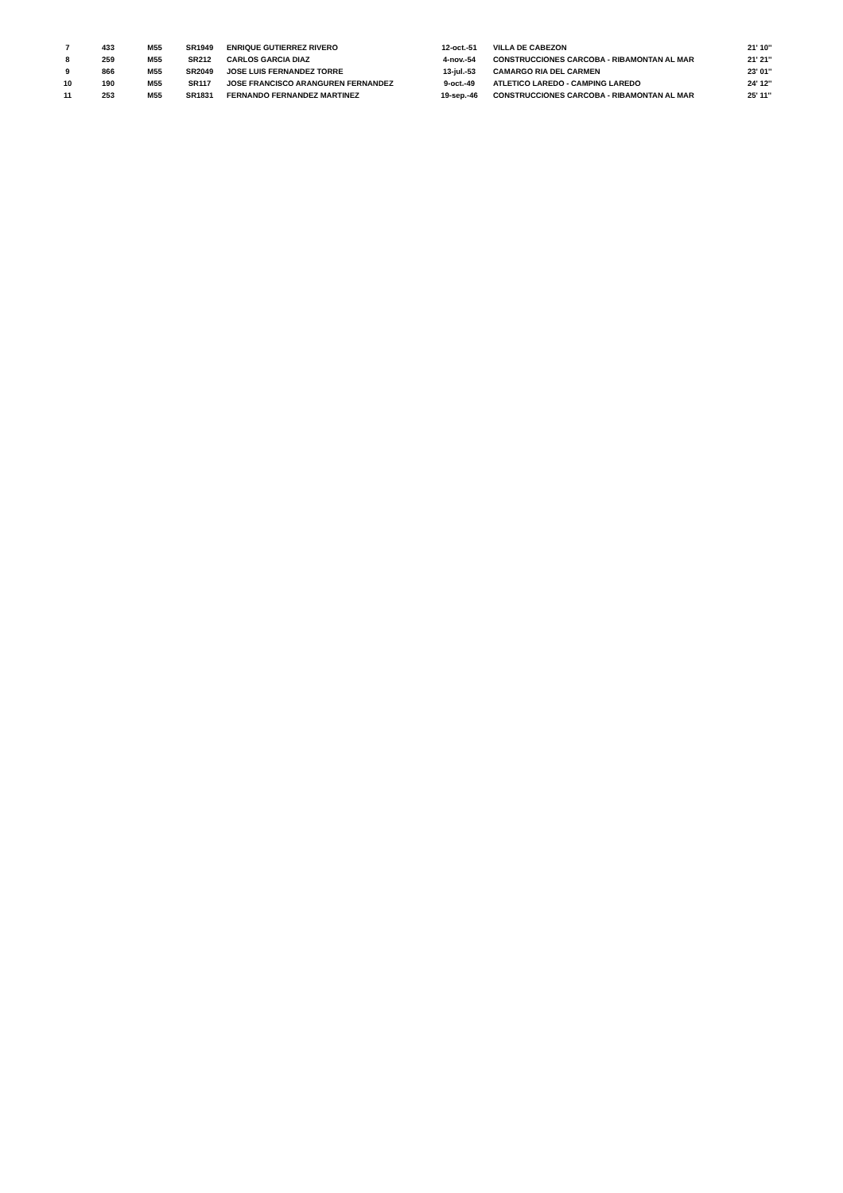| 7 | 433 | M55 | SR1949 | ENRIQUE GUTIERREZ RIVERO | 12-oct.-51 | VILLA DE CABEZON | 21' 10'' |
| 8 | 259 | M55 | SR212 | CARLOS GARCIA DIAZ | 4-nov.-54 | CONSTRUCCIONES CARCOBA - RIBAMONTAN AL MAR | 21' 21'' |
| 9 | 866 | M55 | SR2049 | JOSE LUIS FERNANDEZ TORRE | 13-jul.-53 | CAMARGO RIA DEL CARMEN | 23' 01'' |
| 10 | 190 | M55 | SR117 | JOSE FRANCISCO ARANGUREN FERNANDEZ | 9-oct.-49 | ATLETICO LAREDO - CAMPING LAREDO | 24' 12'' |
| 11 | 253 | M55 | SR1831 | FERNANDO FERNANDEZ MARTINEZ | 19-sep.-46 | CONSTRUCCIONES CARCOBA - RIBAMONTAN AL MAR | 25' 11'' |